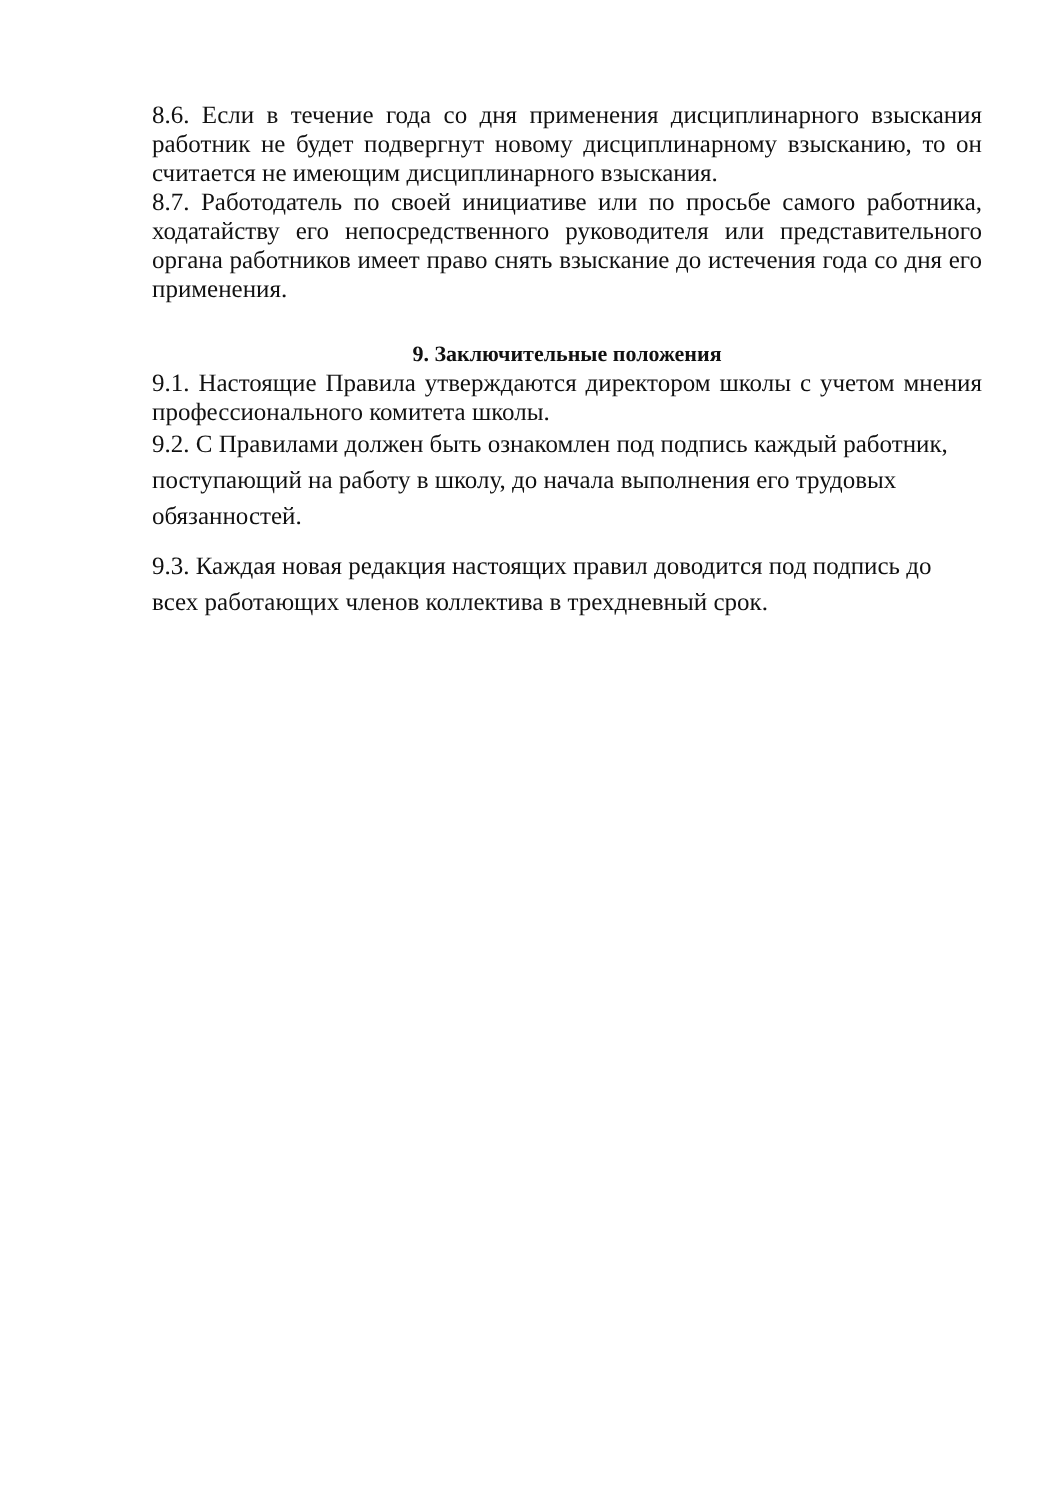8.6. Если в течение года со дня применения дисциплинарного взыскания работник не будет подвергнут новому дисциплинарному взысканию, то он считается не имеющим дисциплинарного взыскания.
8.7. Работодатель по своей инициативе или по просьбе самого работника, ходатайству его непосредственного руководителя или представительного органа работников имеет право снять взыскание до истечения года со дня его применения.
9. Заключительные положения
9.1. Настоящие Правила утверждаются директором школы с учетом мнения профессионального комитета школы.
9.2. С Правилами должен быть ознакомлен под подпись каждый работник,
поступающий на работу в школу, до начала выполнения его трудовых
обязанностей.
9.3. Каждая новая редакция настоящих правил доводится под подпись до
всех работающих членов коллектива в трехдневный срок.